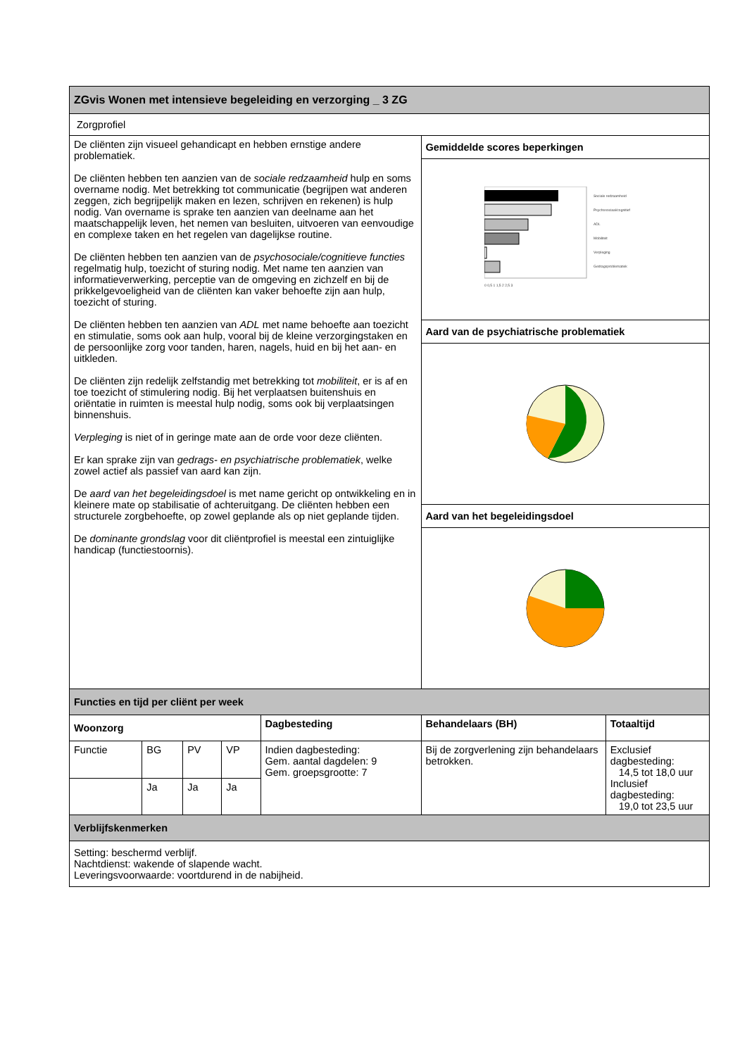| ZGvis Wonen met intensieve begeleiding en verzorging _ 3 ZG | | | | | | |
| Zorgprofiel | | | | | | |
| De cliënten zijn visueel gehandicapt en hebben ernstige andere problematiek. De cliënten hebben ten aanzien van de sociale redzaamheid hulp en soms overname nodig. Met betrekking tot communicatie (begrijpen wat anderen zeggen, zich begrijpelijk maken en lezen, schrijven en rekenen) is hulp nodig. Van overname is sprake ten aanzien van deelname aan het maatschappelijk leven, het nemen van besluiten, uitvoeren van eenvoudige en complexe taken en het regelen van dagelijkse routine. De cliënten hebben ten aanzien van de psychosociale/cognitieve functies regelmatig hulp, toezicht of sturing nodig. Met name ten aanzien van informatieverwerking, perceptie van de omgeving en zichzelf en bij de prikkelgevoeligheid van de cliënten kan vaker behoefte zijn aan hulp, toezicht of sturing. De cliënten hebben ten aanzien van ADL met name behoefte aan toezicht en stimulatie, soms ook aan hulp, vooral bij de kleine verzorgingstaken en de persoonlijke zorg voor tanden, haren, nagels, huid en bij het aan- en uitkleden. De cliënten zijn redelijk zelfstandig met betrekking tot mobiliteit , er is af en toe toezicht of stimulering nodig. Bij het verplaatsen buitenshuis en oriëntatie in ruimten is meestal hulp nodig, soms ook bij verplaatsingen binnenshuis. Verpleging is niet of in geringe mate aan de orde voor deze cliënten. Er kan sprake zijn van gedrags- en psychiatrische problematiek , welke zowel actief als passief van aard kan zijn. De aard van het begeleidingsdoel is met name gericht op ontwikkeling en in kleinere mate op stabilisatie of achteruitgang. De cliënten hebben een structurele zorgbehoefte, op zowel geplande als op niet geplande tijden. De dominante grondslag voor dit cliëntprofiel is meestal een zintuiglijke handicap (functiestoornis). | | | | | Gemiddelde scores beperkingen Sociale redzaamheid Psychosociaal/cognitief ADL Mobiliteit Verpleging Gedragsproblematiek 0 0,5 1 1,5 2 2,5 3 Aard van de psychiatrische problematiek Aard van het begeleidingsdoel | |
| Functies en tijd per cliënt per week | | | | | | |
| Woonzorg | | | | Dagbesteding | Behandelaars (BH) | Totaaltijd |
| Functie | BG | PV | VP | Indien dagbesteding: Gem. aantal dagdelen: 9 Gem. groepsgrootte: 7 | Bij de zorgverlening zijn behandelaars betrokken. | Exclusief dagbesteding: 14,5 tot 18,0 uur Inclusief dagbesteding: 19,0 tot 23,5 uur |
| | Ja | Ja | Ja | | | |
| Verblijfskenmerken | | | | | | |
| Setting: beschermd verblijf. Nachtdienst: wakende of slapende wacht. Leveringsvoorwaarde: voortdurend in de nabijheid. | | | | | | |